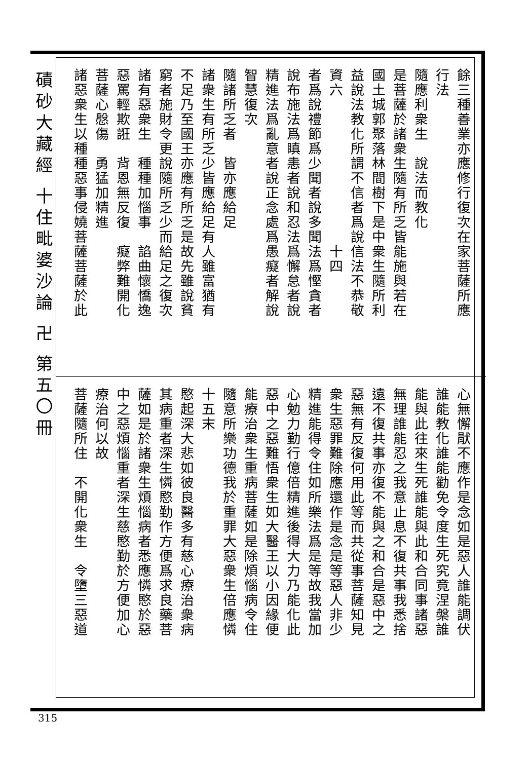磧砂大藏經 十住毗婆沙論 卍 第五〇冊
餘三種善業亦應修行復次在家菩薩所應
行法
隨應利衆生　說法而教化
是菩薩於諸衆生隨有所乏皆能施與若在
國土城郭聚落林間樹下是中衆生隨所利
益說法教化所謂不信者爲說信法不恭敬
資六　　　　　　　　　　十四
者爲說禮節爲少聞者說多聞法爲慳貪者
說布施法爲瞋恚者說和忍法爲懈怠者說
精進法爲亂意者說正念處爲愚癡者解說
智慧復次
隨諸所乏者　皆亦應給足
諸衆生有所乏少皆應給足有人雖富猶有
不足乃至國王亦應有所乏是故先雖說貧
窮者施財令更說隨所乏少而給足之復次
諸有惡衆生　種種加惱事　諂曲懷憍逸
惡罵輕欺誑　背恩無反復　癡弊難開化
菩薩心慇傷　勇猛加精進
諸惡衆生以種種惡事侵嬈菩薩菩薩於此
心無懈猒不應作是念如是惡人誰能調伏
誰能教化誰能勸免令度生死究竟涅槃誰
能與此往來生死誰能與此和合同事諸惡
無理誰能忍之我意止息不復共事我悉捨
遠不復共事亦復不能與之和合是惡中之
惡無有反復何用此等而共從事菩薩知見
衆生惡罪難除應還作是念是等惡人非少
精進能得令住如所樂法爲是等故我當加
心勉力勤行億倍精進後得大力乃能化此
惡中之惡難悟衆生如大醫王以小因緣便
能療治衆生重病菩薩如是除煩惱病令住
隨意所樂功德我於重罪大惡衆生倍應憐
十五末
愍起深大悲如彼良醫多有慈心療治衆病
其病重者深生憐愍勤作方便爲求良藥菩
薩如是於諸衆生煩惱病者悉應憐愍於惡
中之惡煩惱重者深生慈愍勤於方便加心
療治何以故
菩薩隨所住　不開化衆生　令墮三惡道
315